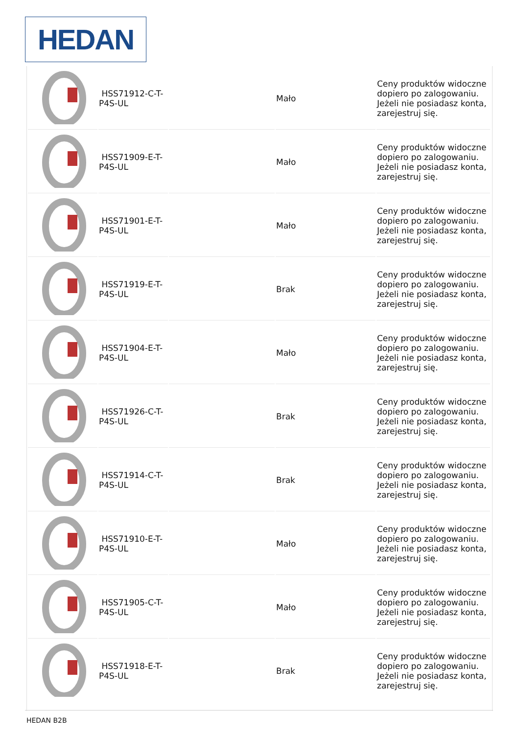HEDAN
| | HSS71912-C-T-P4S-UL | | Mało | Ceny produktów widoczne dopiero po zalogowaniu. Jeżeli nie posiadasz konta, zarejestruj się. |
| | HSS71909-E-T-P4S-UL | | Mało | Ceny produktów widoczne dopiero po zalogowaniu. Jeżeli nie posiadasz konta, zarejestruj się. |
| | HSS71901-E-T-P4S-UL | | Mało | Ceny produktów widoczne dopiero po zalogowaniu. Jeżeli nie posiadasz konta, zarejestruj się. |
| | HSS71919-E-T-P4S-UL | | Brak | Ceny produktów widoczne dopiero po zalogowaniu. Jeżeli nie posiadasz konta, zarejestruj się. |
| | HSS71904-E-T-P4S-UL | | Mało | Ceny produktów widoczne dopiero po zalogowaniu. Jeżeli nie posiadasz konta, zarejestruj się. |
| | HSS71926-C-T-P4S-UL | | Brak | Ceny produktów widoczne dopiero po zalogowaniu. Jeżeli nie posiadasz konta, zarejestruj się. |
| | HSS71914-C-T-P4S-UL | | Brak | Ceny produktów widoczne dopiero po zalogowaniu. Jeżeli nie posiadasz konta, zarejestruj się. |
| | HSS71910-E-T-P4S-UL | | Mało | Ceny produktów widoczne dopiero po zalogowaniu. Jeżeli nie posiadasz konta, zarejestruj się. |
| | HSS71905-C-T-P4S-UL | | Mało | Ceny produktów widoczne dopiero po zalogowaniu. Jeżeli nie posiadasz konta, zarejestruj się. |
| | HSS71918-E-T-P4S-UL | | Brak | Ceny produktów widoczne dopiero po zalogowaniu. Jeżeli nie posiadasz konta, zarejestruj się. |
HEDAN B2B